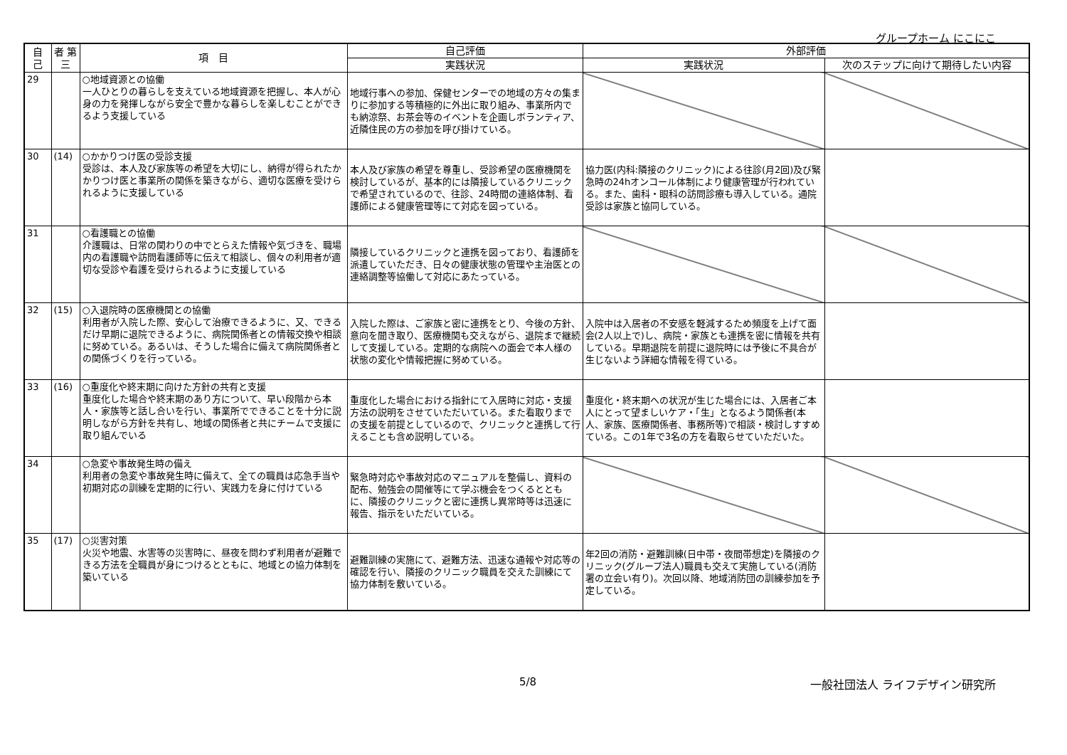グループホーム にこにこ
| 自 己 | 者 第三 | 項 目 | 自己評価 | 外部評価 | |
| --- | --- | --- | --- | --- | --- |
| | | | 実践状況 | 実践状況 | 次のステップに向けて期待したい内容 |
| 29 | | ○地域資源との協働 一人ひとりの暮らしを支えている地域資源を把握し、本人が心身の力を発揮しながら安全で豊かな暮らしを楽しむことができるよう支援している | 地域行事への参加、保健センターでの地域の方々の集まりに参加する等積極的に外出に取り組み、事業所内でも納涼祭、お茶会等のイベントを企画しボランティア、近隣住民の方の参加を呼び掛けている。 | | |
| 30 | (14) | ○かかりつけ医の受診支援 受診は、本人及び家族等の希望を大切にし、納得が得られたかかりつけ医と事業所の関係を築きながら、適切な医療を受けられるように支援している | 本人及び家族の希望を尊重し、受診希望の医療機関を検討しているが、基本的には隣接しているクリニックで希望されているので、往診、24時間の連絡体制、看護師による健康管理等にて対応を図っている。 | 協力医(内科:隣接のクリニック)による往診(月2回)及び緊急時の24hオンコール体制により健康管理が行われている。また、歯科・眼科の訪問診療も導入している。通院受診は家族と協同している。 | |
| 31 | | ○看護職との協働 介護職は、日常の関わりの中でとらえた情報や気づきを、職場内の看護職や訪問看護師等に伝えて相談し、個々の利用者が適切な受診や看護を受けられるように支援している | 隣接しているクリニックと連携を図っており、看護師を派遣していただき、日々の健康状態の管理や主治医との連絡調整等協働して対応にあたっている。 | | |
| 32 | (15) | ○入退院時の医療機関との協働 利用者が入院した際、安心して治療できるように、又、できるだけ早期に退院できるように、病院関係者との情報交換や相談に努めている。あるいは、そうした場合に備えて病院関係者との関係づくりを行っている。 | 入院した際は、ご家族と密に連携をとり、今後の方針、意向を聞き取り、医療機関も交えながら、退院まで継続して支援している。定期的な病院への面会で本人様の状態の変化や情報把握に努めている。 | 入院中は入居者の不安感を軽減するため頻度を上げて面会(2人以上で)し、病院・家族とも連携を密に情報を共有している。早期退院を前提に退院時には予後に不具合が生じないよう詳細な情報を得ている。 | |
| 33 | (16) | ○重度化や終末期に向けた方針の共有と支援 重度化した場合や終末期のあり方について、早い段階から本人・家族等と話し合いを行い、事業所でできることを十分に説明しながら方針を共有し、地域の関係者と共にチームで支援に取り組んでいる | 重度化した場合における指針にて入居時に対応・支援方法の説明をさせていただいている。また看取りまでの支援を前提としているので、クリニックと連携して行えることも含め説明している。 | 重度化・終末期への状況が生じた場合には、入居者ご本人にとって望ましいケア・「生」となるよう関係者(本人、家族、医療関係者、事務所等)で相談・検討しすすめている。この1年で3名の方を看取らせていただいた。 | |
| 34 | | ○急変や事故発生時の備え 利用者の急変や事故発生時に備えて、全ての職員は応急手当や初期対応の訓練を定期的に行い、実践力を身に付けている | 緊急時対応や事故対応のマニュアルを整備し、資料の配布、勉強会の開催等にて学ぶ機会をつくるとともに、隣接のクリニックと密に連携し異常時等は迅速に報告、指示をいただいている。 | | |
| 35 | (17) | ○災害対策 火災や地震、水害等の災害時に、昼夜を問わず利用者が避難できる方法を全職員が身につけるとともに、地域との協力体制を築いている | 避難訓練の実施にて、避難方法、迅速な通報や対応等の確認を行い、隣接のクリニック職員を交えた訓練にて協力体制を敷いている。 | 年2回の消防・避難訓練(日中帯・夜間帯想定)を隣接のクリニック(グループ法人)職員も交えて実施している(消防署の立会い有り)。次回以降、地域消防団の訓練参加を予定している。 | |
5/8 一般社団法人 ライフデザイン研究所